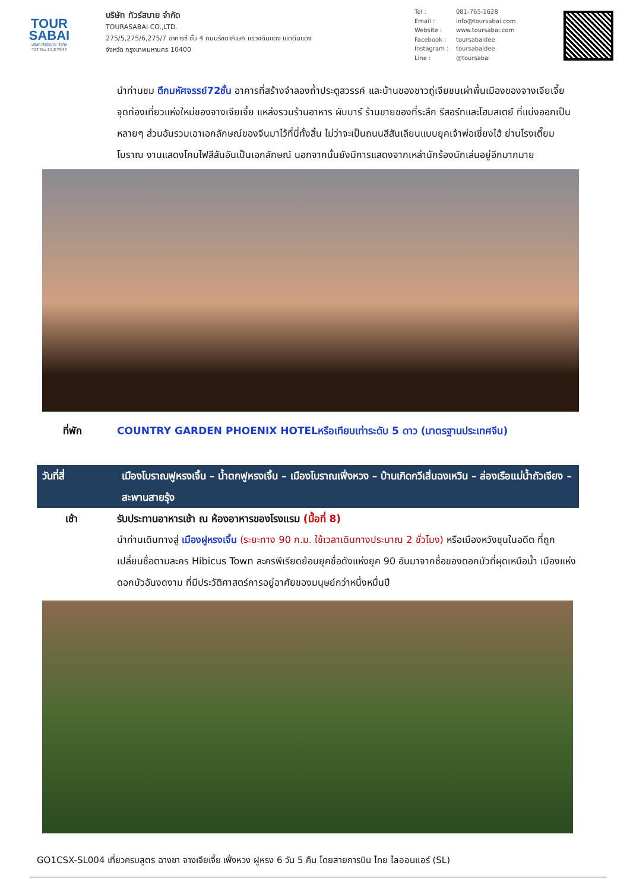TOUR
SABAI
บริษัท ทัวร์สบาย จำกัด
TAT No.11/07937
บริษัท ทัวร์สบาย จำกัด
TOURASABAI CO.,LTD.
275/5,275/6,275/7 อาคารซี ชั้น 4 ถนนรัชดาภิเษก แขวงดินแดง เขตดินแดง
จังหวัด กรุงเทพมหานคร 10400
Tel : 081-765-1628
Email : info@toursabai.com
Website : www.toursabai.com
Facebook : toursabaidee
Instagram : toursabaidee
Line : @toursabai
นำท่านชม ตึกมหัศจรรย์72ชั้น อาคารที่สร้างจำลองถ้ำประตูสวรรค์ และบ้านของชาวถู่เจียชนเผ่าพื้นเมืองของจางเจียเจี้ย จุดท่องเที่ยวแห่งใหม่ของจางเจียเจี้ย แหล่งรวมร้านอาหาร ผับบาร์ ร้านขายของที่ระลึก รีสอร์ทและโฮมสเตย์ ที่แบ่งออกเป็นหลายๆ ส่วนอันรวมเอาเอกลักษณ์ของจีนมาไว้ที่นี่ทั้งสิ้น ไม่ว่าจะเป็นถนนสีสันเลียนแบบยุคเจ้าพ่อเซี่ยงไฮ้ ย่านโรงเตี๊ยมโบราณ งานแสดงโคมไฟสีสันอันเป็นเอกลักษณ์ นอกจากนั้นยังมีการแสดงจากเหล่านักร้องนักเล่นอยู่อีกมากมาย
ที่พัก COUNTRY GARDEN PHOENIX HOTELหรือเทียบเท่าระดับ 5 ดาว (มาตรฐานประเทศจีน)
วันที่สี่ เมืองโบราณฟูหรงเจิ้น – น้ำตกฟูหรงเจิ้น – เมืองโบราณเฟิ่งหวง – บ้านเกิดกวีเสิ่นฉงเหวิน – ล่องเรือแม่น้ำถัวเจียง – สะพานสายรุ้ง
เช้า รับประทานอาหารเช้า ณ ห้องอาหารของโรงแรม (มื้อที่ 8)
นำท่านเดินทางสู่ เมืองฝูหรงเจิ้น (ระยะทาง 90 ก.ม. ใช้เวลาเดินทางประมาณ 2 ชั่วโมง) หรือเมืองหวังชุนในอดีต ที่ถูกเปลี่ยนชื่อตามละคร Hibicus Town ละครพีเรียดย้อนยุคชื่อดังแห่งยุค 90 อันมาจากชื่อของดอกบัวที่ผุดเหนือน้ำ เมืองแห่งดอกบัวอันงดงาม ที่มีประวัติศาสตร์การอยู่อาศัยของมนุษย์กว่าหนึ่งหมื่นปี
GO1CSX-SL004 เที่ยวครบสูตร ฉางซา จางเจียเจี้ย เฟิ่งหวง ฝูหรง 6 วัน 5 คืน โดยสายการบิน ไทย ไลออนแอร์ (SL)